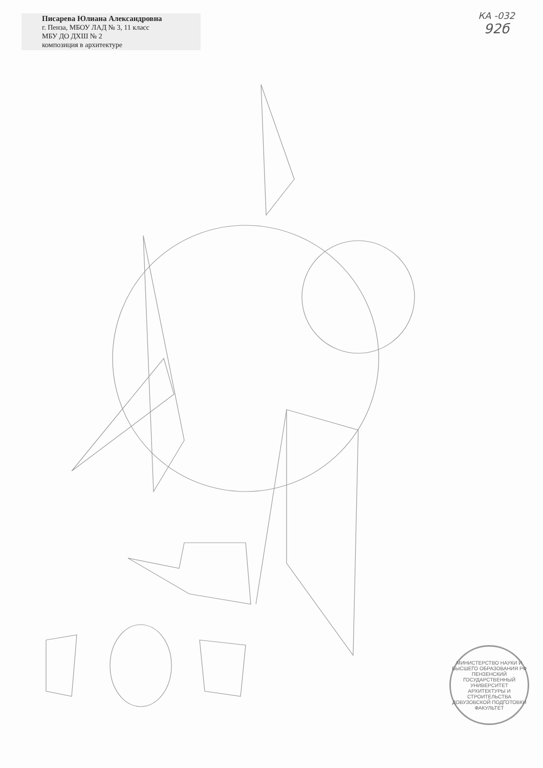Писарева Юлиана Александровна
г. Пенза, МБОУ ЛАД № 3, 11 класс
МБУ ДО ДХШ № 2
композиция в архитектуре
КА -032
92б
МИНИСТЕРСТВО НАУКИ И ВЫСШЕГО ОБРАЗОВАНИЯ РФ
ПЕНЗЕНСКИЙ ГОСУДАРСТВЕННЫЙ УНИВЕРСИТЕТ АРХИТЕКТУРЫ И СТРОИТЕЛЬСТВА
ДОВУЗОВСКОЙ ПОДГОТОВКИ
ФАКУЛЬТЕТ